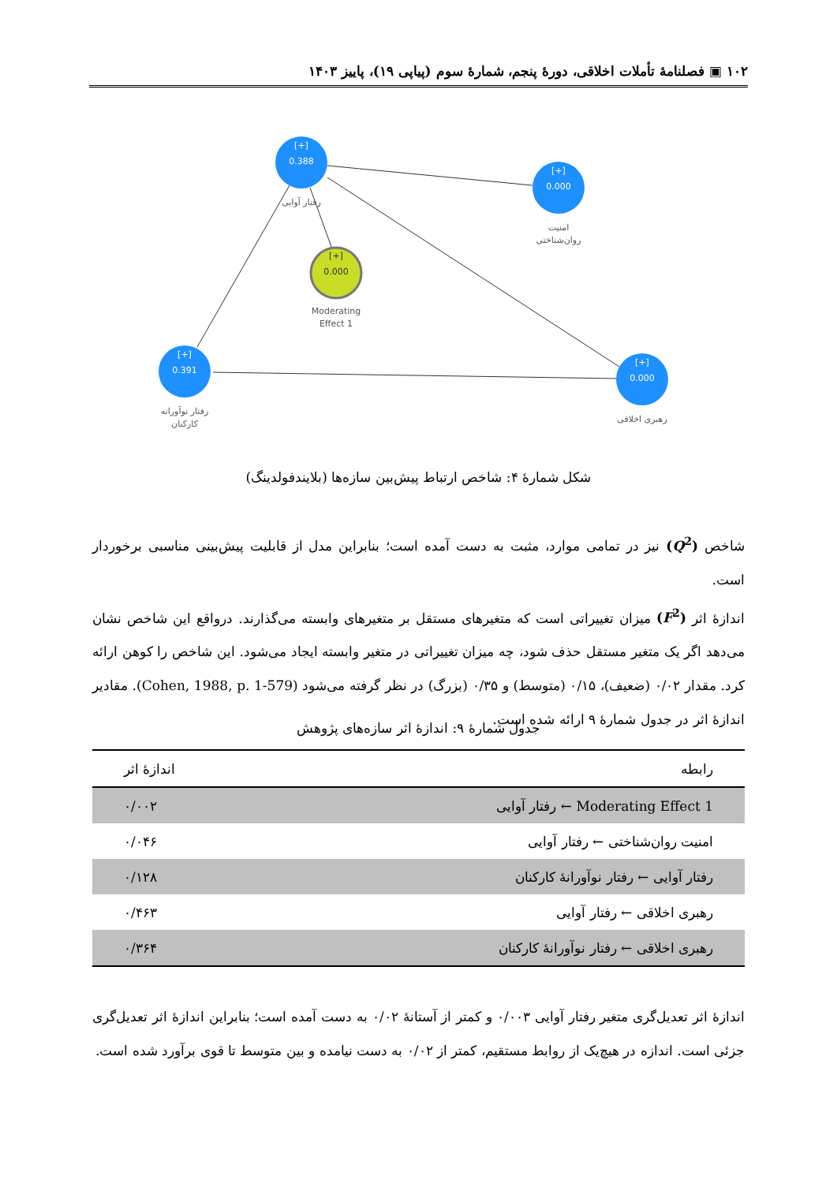۱۰۲ ▣ فصلنامهٔ تأملات اخلاقی، دورهٔ پنجم، شمارهٔ سوم (پیاپی ۱۹)، پاییز ۱۴۰۳
[+]
0.388
رفتار آوایی
[+]
0.000
امنیت
روان‌شناختی
[+]
0.000
Moderating
Effect 1
[+]
0.391
رفتار نوآورانه
کارکنان
[+]
0.000
رهبری اخلاقی
شکل شمارهٔ ۴: شاخص ارتباط پیش‌بین سازه‌ها (بلایندفولدینگ)
شاخص (Q<sup>2</sup>) نیز در تمامی موارد، مثبت به دست آمده است؛ بنابراین مدل از قابلیت پیش‌بینی مناسبی برخوردار است.
اندازهٔ اثر (F<sup>2</sup>) میزان تغییراتی است که متغیرهای مستقل بر متغیرهای وابسته می‌گذارند. درواقع این شاخص نشان می‌دهد اگر یک متغیر مستقل حذف شود، چه میزان تغییراتی در متغیر وابسته ایجاد می‌شود. این شاخص را کوهن ارائه کرد. مقدار ۰/۰۲ (ضعیف)، ۰/۱۵ (متوسط) و ۰/۳۵ (بزرگ) در نظر گرفته می‌شود (Cohen, 1988, p. 1-579). مقادیر اندازهٔ اثر در جدول شمارهٔ ۹ ارائه شده است.
جدول شمارهٔ ۹: اندازهٔ اثر سازه‌های پژوهش
| رابطه | اندازهٔ اثر |
| --- | --- |
| Moderating Effect 1 ← رفتار آوایی | ۰/۰۰۲ |
| امنیت روان‌شناختی ← رفتار آوایی | ۰/۰۴۶ |
| رفتار آوایی ← رفتار نوآورانهٔ کارکنان | ۰/۱۲۸ |
| رهبری اخلاقی ← رفتار آوایی | ۰/۴۶۳ |
| رهبری اخلاقی ← رفتار نوآورانهٔ کارکنان | ۰/۳۶۴ |
اندازهٔ اثر تعدیل‌گری متغیر رفتار آوایی ۰/۰۰۳ و کمتر از آستانهٔ ۰/۰۲ به دست آمده است؛ بنابراین اندازهٔ اثر تعدیل‌گری جزئی است. اندازه در هیچ‌یک از روابط مستقیم، کمتر از ۰/۰۲ به دست نیامده و بین متوسط تا قوی برآورد شده است.